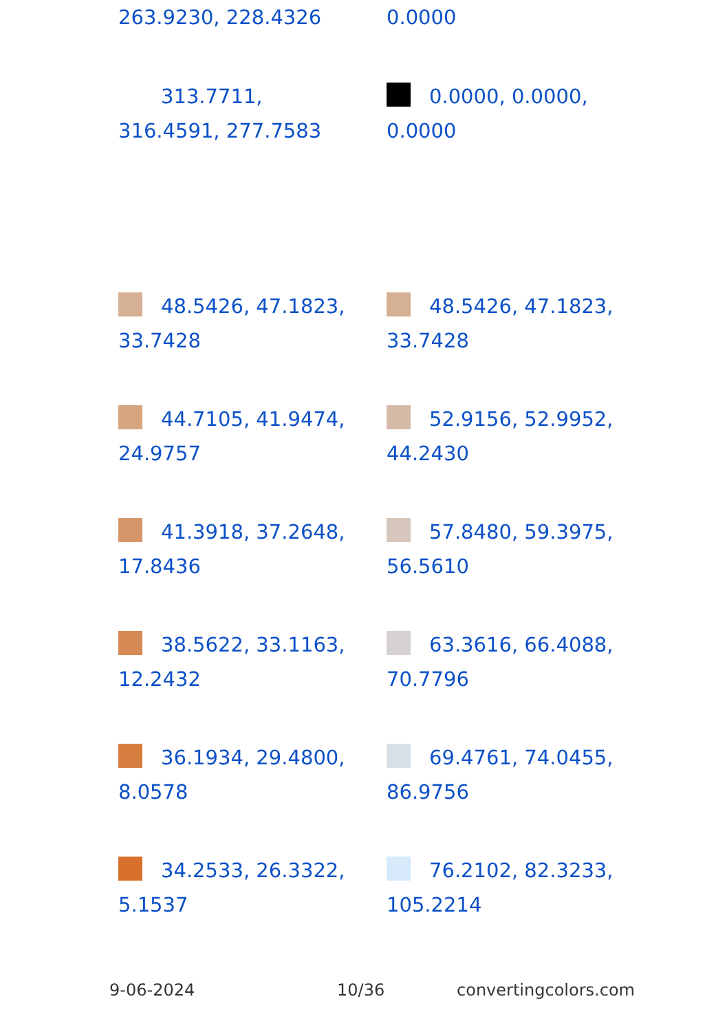263.9230, 228.4326 0.0000
313.7711,
316.4591, 277.7583
0.0000, 0.0000,
0.0000
48.5426, 47.1823,
33.7428
48.5426, 47.1823,
33.7428
44.7105, 41.9474,
24.9757
52.9156, 52.9952,
44.2430
41.3918, 37.2648,
17.8436
57.8480, 59.3975,
56.5610
38.5622, 33.1163,
12.2432
63.3616, 66.4088,
70.7796
36.1934, 29.4800,
8.0578
69.4761, 74.0455,
86.9756
34.2533, 26.3322,
5.1537
76.2102, 82.3233,
105.2214
9-06-2024 10/36 convertingcolors.com